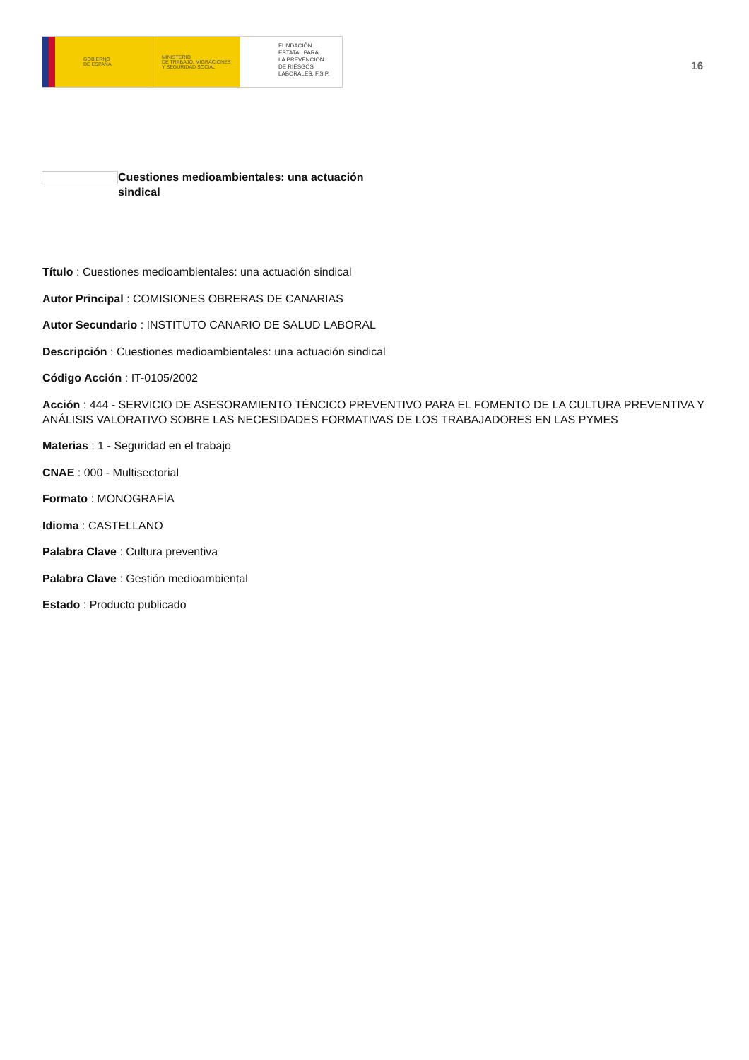GOBIERNO
DE ESPAÑA
MINISTERIO
DE TRABAJO, MIGRACIONES
Y SEGURIDAD SOCIAL
FUNDACIÓN
ESTATAL PARA
LA PREVENCIÓN
DE RIESGOS
LABORALES, F.S.P.
16
Cuestiones medioambientales: una actuación sindical
Título : Cuestiones medioambientales: una actuación sindical
Autor Principal : COMISIONES OBRERAS DE CANARIAS
Autor Secundario : INSTITUTO CANARIO DE SALUD LABORAL
Descripción : Cuestiones medioambientales: una actuación sindical
Código Acción : IT-0105/2002
Acción : 444 - SERVICIO DE ASESORAMIENTO TÉNCICO PREVENTIVO PARA EL FOMENTO DE LA CULTURA PREVENTIVA Y ANÁLISIS VALORATIVO SOBRE LAS NECESIDADES FORMATIVAS DE LOS TRABAJADORES EN LAS PYMES
Materias : 1 - Seguridad en el trabajo
CNAE : 000 - Multisectorial
Formato : MONOGRAFÍA
Idioma : CASTELLANO
Palabra Clave : Cultura preventiva
Palabra Clave : Gestión medioambiental
Estado : Producto publicado